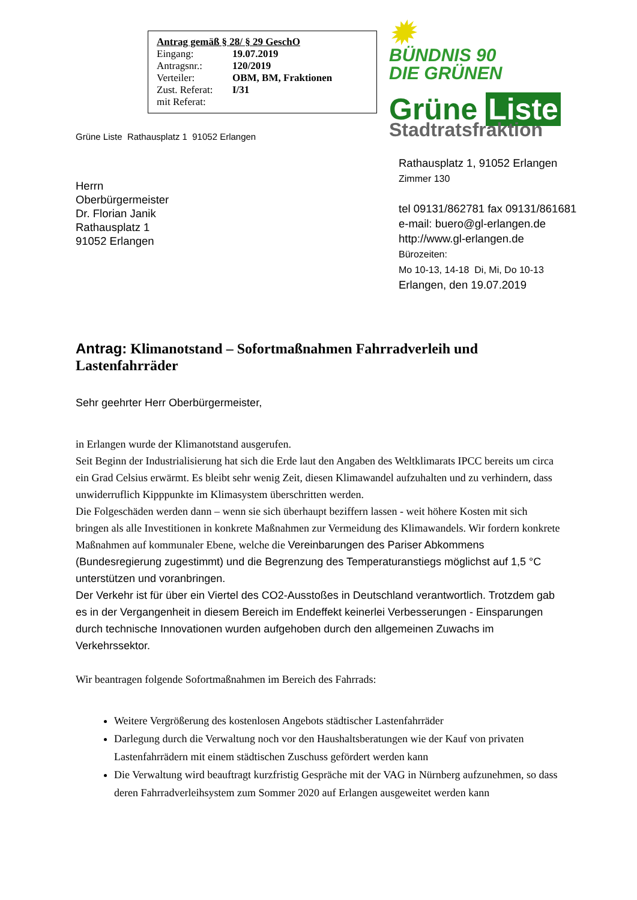Antrag gemäß § 28/ § 29 GeschO
| Eingang: | 19.07.2019 |
| Antragsnr.: | 120/2019 |
| Verteiler: | OBM, BM, Fraktionen |
| Zust. Referat: | I/31 |
| mit Referat: | |
Grüne Liste Rathausplatz 1 91052 Erlangen
Herrn
Oberbürgermeister
Dr. Florian Janik
Rathausplatz 1
91052 Erlangen
✹
BÜNDNIS 90
DIE GRÜNEN
Grüne Liste
Stadtratsfraktion
Rathausplatz 1, 91052 Erlangen
Zimmer 130
tel 09131/862781 fax 09131/861681
e-mail: buero@gl-erlangen.de
http://www.gl-erlangen.de
Bürozeiten:
Mo 10-13, 14-18 Di, Mi, Do 10-13
Erlangen, den 19.07.2019
Antrag: Klimanotstand – Sofortmaßnahmen Fahrradverleih und Lastenfahrräder
Sehr geehrter Herr Oberbürgermeister,
in Erlangen wurde der Klimanotstand ausgerufen.
Seit Beginn der Industrialisierung hat sich die Erde laut den Angaben des Weltklimarats IPCC bereits um circa ein Grad Celsius erwärmt. Es bleibt sehr wenig Zeit, diesen Klimawandel aufzuhalten und zu verhindern, dass unwiderruflich Kipppunkte im Klimasystem überschritten werden.
Die Folgeschäden werden dann – wenn sie sich überhaupt beziffern lassen - weit höhere Kosten mit sich bringen als alle Investitionen in konkrete Maßnahmen zur Vermeidung des Klimawandels. Wir fordern konkrete Maßnahmen auf kommunaler Ebene, welche die Vereinbarungen des Pariser Abkommens (Bundesregierung zugestimmt) und die Begrenzung des Temperaturanstiegs möglichst auf 1,5 °C unterstützen und voranbringen.
Der Verkehr ist für über ein Viertel des CO2-Ausstoßes in Deutschland verantwortlich. Trotzdem gab es in der Vergangenheit in diesem Bereich im Endeffekt keinerlei Verbesserungen - Einsparungen durch technische Innovationen wurden aufgehoben durch den allgemeinen Zuwachs im Verkehrssektor.
Wir beantragen folgende Sofortmaßnahmen im Bereich des Fahrrads:
Weitere Vergrößerung des kostenlosen Angebots städtischer Lastenfahrräder
Darlegung durch die Verwaltung noch vor den Haushaltsberatungen wie der Kauf von privaten Lastenfahrrädern mit einem städtischen Zuschuss gefördert werden kann
Die Verwaltung wird beauftragt kurzfristig Gespräche mit der VAG in Nürnberg aufzunehmen, so dass deren Fahrradverleihsystem zum Sommer 2020 auf Erlangen ausgeweitet werden kann